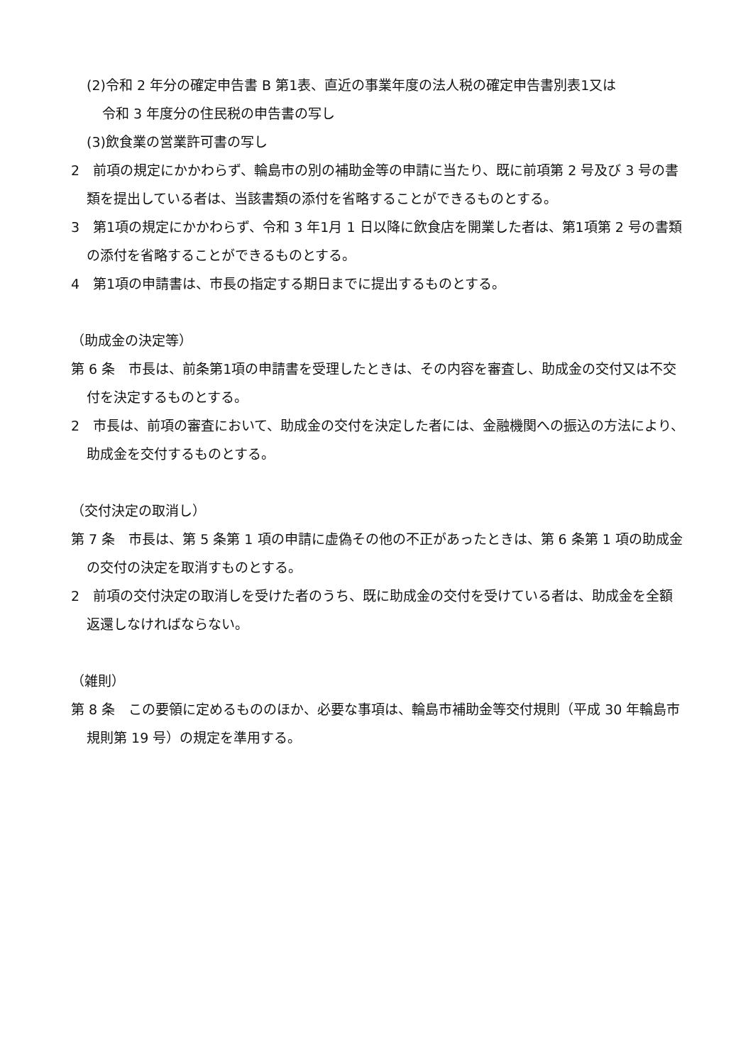(2)令和 2 年分の確定申告書 B 第1表、直近の事業年度の法人税の確定申告書別表1又は
令和 3 年度分の住民税の申告書の写し
(3)飲食業の営業許可書の写し
2　前項の規定にかかわらず、輪島市の別の補助金等の申請に当たり、既に前項第 2 号及び 3 号の書類を提出している者は、当該書類の添付を省略することができるものとする。
3　第1項の規定にかかわらず、令和 3 年1月 1 日以降に飲食店を開業した者は、第1項第 2 号の書類の添付を省略することができるものとする。
4　第1項の申請書は、市長の指定する期日までに提出するものとする。
（助成金の決定等）
第 6 条　市長は、前条第1項の申請書を受理したときは、その内容を審査し、助成金の交付又は不交付を決定するものとする。
2　市長は、前項の審査において、助成金の交付を決定した者には、金融機関への振込の方法により、助成金を交付するものとする。
（交付決定の取消し）
第 7 条　市長は、第 5 条第 1 項の申請に虚偽その他の不正があったときは、第 6 条第 1 項の助成金の交付の決定を取消すものとする。
2　前項の交付決定の取消しを受けた者のうち、既に助成金の交付を受けている者は、助成金を全額返還しなければならない。
（雑則）
第 8 条　この要領に定めるもののほか、必要な事項は、輪島市補助金等交付規則（平成 30 年輪島市規則第 19 号）の規定を準用する。